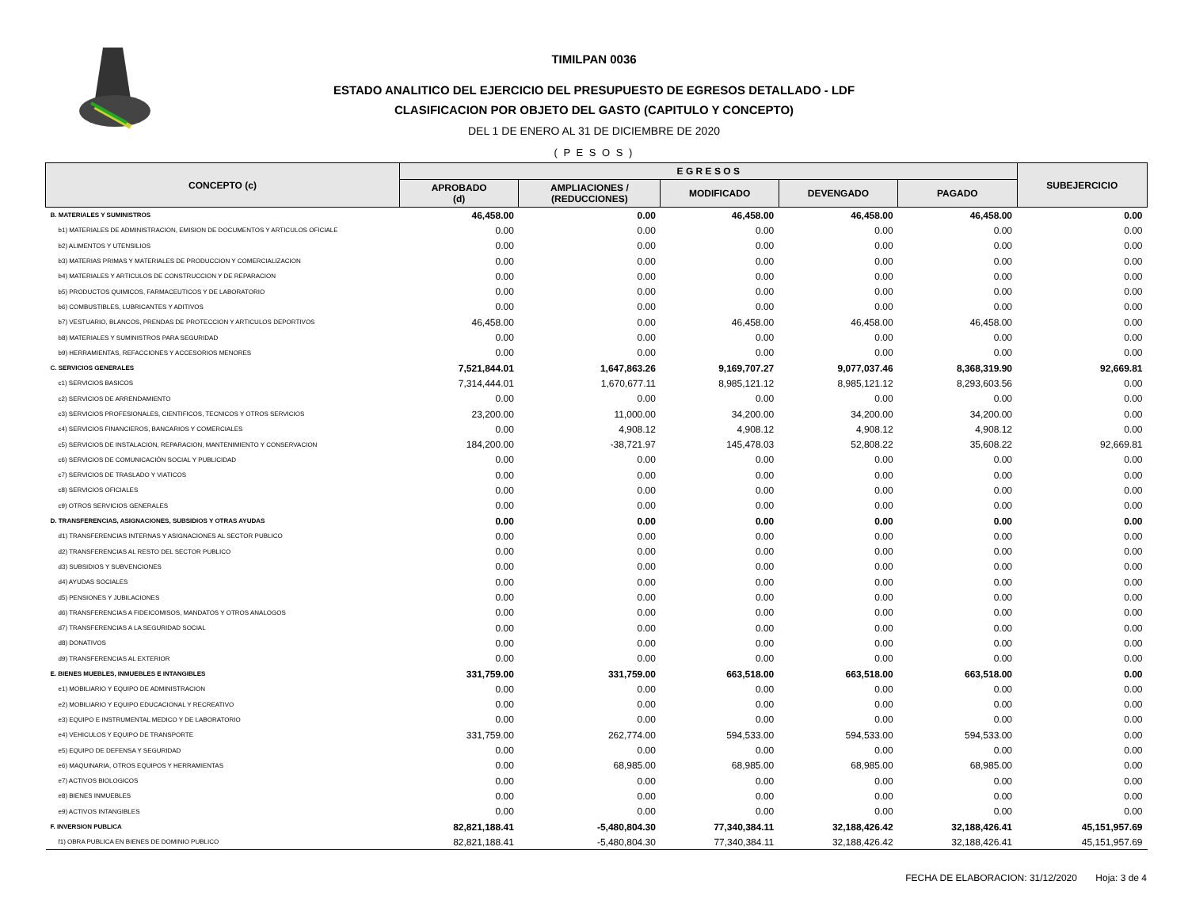TIMILPAN 0036
ESTADO ANALITICO DEL EJERCICIO DEL PRESUPUESTO DE EGRESOS DETALLADO - LDF
CLASIFICACION POR OBJETO DEL GASTO (CAPITULO Y CONCEPTO)
DEL 1 DE ENERO AL 31 DE DICIEMBRE DE 2020
( P E S O S )
| CONCEPTO (c) | E G R E S O S | | | | | SUBEJERCICIO |
| --- | --- | --- | --- | --- | --- | --- |
| | APROBADO (d) | AMPLIACIONES / (REDUCCIONES) | MODIFICADO | DEVENGADO | PAGADO | |
| B. MATERIALES Y SUMINISTROS | 46,458.00 | 0.00 | 46,458.00 | 46,458.00 | 46,458.00 | 0.00 |
| b1) MATERIALES DE ADMINISTRACION, EMISION DE DOCUMENTOS Y ARTICULOS OFICIALE | 0.00 | 0.00 | 0.00 | 0.00 | 0.00 | 0.00 |
| b2) ALIMENTOS Y UTENSILIOS | 0.00 | 0.00 | 0.00 | 0.00 | 0.00 | 0.00 |
| b3) MATERIAS PRIMAS Y MATERIALES DE PRODUCCION Y COMERCIALIZACION | 0.00 | 0.00 | 0.00 | 0.00 | 0.00 | 0.00 |
| b4) MATERIALES Y ARTICULOS DE CONSTRUCCION Y DE REPARACION | 0.00 | 0.00 | 0.00 | 0.00 | 0.00 | 0.00 |
| b5) PRODUCTOS QUIMICOS, FARMACEUTICOS Y DE LABORATORIO | 0.00 | 0.00 | 0.00 | 0.00 | 0.00 | 0.00 |
| b6) COMBUSTIBLES, LUBRICANTES Y ADITIVOS | 0.00 | 0.00 | 0.00 | 0.00 | 0.00 | 0.00 |
| b7) VESTUARIO, BLANCOS, PRENDAS DE PROTECCION Y ARTICULOS DEPORTIVOS | 46,458.00 | 0.00 | 46,458.00 | 46,458.00 | 46,458.00 | 0.00 |
| b8) MATERIALES Y SUMINISTROS PARA SEGURIDAD | 0.00 | 0.00 | 0.00 | 0.00 | 0.00 | 0.00 |
| b9) HERRAMIENTAS, REFACCIONES Y ACCESORIOS MENORES | 0.00 | 0.00 | 0.00 | 0.00 | 0.00 | 0.00 |
| C. SERVICIOS GENERALES | 7,521,844.01 | 1,647,863.26 | 9,169,707.27 | 9,077,037.46 | 8,368,319.90 | 92,669.81 |
| c1) SERVICIOS BASICOS | 7,314,444.01 | 1,670,677.11 | 8,985,121.12 | 8,985,121.12 | 8,293,603.56 | 0.00 |
| c2) SERVICIOS DE ARRENDAMIENTO | 0.00 | 0.00 | 0.00 | 0.00 | 0.00 | 0.00 |
| c3) SERVICIOS PROFESIONALES, CIENTIFICOS, TECNICOS Y OTROS SERVICIOS | 23,200.00 | 11,000.00 | 34,200.00 | 34,200.00 | 34,200.00 | 0.00 |
| c4) SERVICIOS FINANCIEROS, BANCARIOS Y COMERCIALES | 0.00 | 4,908.12 | 4,908.12 | 4,908.12 | 4,908.12 | 0.00 |
| c5) SERVICIOS DE INSTALACION, REPARACION, MANTENIMIENTO Y CONSERVACION | 184,200.00 | -38,721.97 | 145,478.03 | 52,808.22 | 35,608.22 | 92,669.81 |
| c6) SERVICIOS DE COMUNICACIÓN SOCIAL Y PUBLICIDAD | 0.00 | 0.00 | 0.00 | 0.00 | 0.00 | 0.00 |
| c7) SERVICIOS DE TRASLADO Y VIATICOS | 0.00 | 0.00 | 0.00 | 0.00 | 0.00 | 0.00 |
| c8) SERVICIOS OFICIALES | 0.00 | 0.00 | 0.00 | 0.00 | 0.00 | 0.00 |
| c9) OTROS SERVICIOS GENERALES | 0.00 | 0.00 | 0.00 | 0.00 | 0.00 | 0.00 |
| D. TRANSFERENCIAS, ASIGNACIONES, SUBSIDIOS Y OTRAS AYUDAS | 0.00 | 0.00 | 0.00 | 0.00 | 0.00 | 0.00 |
| d1) TRANSFERENCIAS INTERNAS Y ASIGNACIONES AL SECTOR PUBLICO | 0.00 | 0.00 | 0.00 | 0.00 | 0.00 | 0.00 |
| d2) TRANSFERENCIAS AL RESTO DEL SECTOR PUBLICO | 0.00 | 0.00 | 0.00 | 0.00 | 0.00 | 0.00 |
| d3) SUBSIDIOS Y SUBVENCIONES | 0.00 | 0.00 | 0.00 | 0.00 | 0.00 | 0.00 |
| d4) AYUDAS SOCIALES | 0.00 | 0.00 | 0.00 | 0.00 | 0.00 | 0.00 |
| d5) PENSIONES Y JUBILACIONES | 0.00 | 0.00 | 0.00 | 0.00 | 0.00 | 0.00 |
| d6) TRANSFERENCIAS A FIDEICOMISOS, MANDATOS Y OTROS ANALOGOS | 0.00 | 0.00 | 0.00 | 0.00 | 0.00 | 0.00 |
| d7) TRANSFERENCIAS A LA SEGURIDAD SOCIAL | 0.00 | 0.00 | 0.00 | 0.00 | 0.00 | 0.00 |
| d8) DONATIVOS | 0.00 | 0.00 | 0.00 | 0.00 | 0.00 | 0.00 |
| d9) TRANSFERENCIAS AL EXTERIOR | 0.00 | 0.00 | 0.00 | 0.00 | 0.00 | 0.00 |
| E. BIENES MUEBLES, INMUEBLES E INTANGIBLES | 331,759.00 | 331,759.00 | 663,518.00 | 663,518.00 | 663,518.00 | 0.00 |
| e1) MOBILIARIO Y EQUIPO DE ADMINISTRACION | 0.00 | 0.00 | 0.00 | 0.00 | 0.00 | 0.00 |
| e2) MOBILIARIO Y EQUIPO EDUCACIONAL Y RECREATIVO | 0.00 | 0.00 | 0.00 | 0.00 | 0.00 | 0.00 |
| e3) EQUIPO E INSTRUMENTAL MEDICO Y DE LABORATORIO | 0.00 | 0.00 | 0.00 | 0.00 | 0.00 | 0.00 |
| e4) VEHICULOS Y EQUIPO DE TRANSPORTE | 331,759.00 | 262,774.00 | 594,533.00 | 594,533.00 | 594,533.00 | 0.00 |
| e5) EQUIPO DE DEFENSA Y SEGURIDAD | 0.00 | 0.00 | 0.00 | 0.00 | 0.00 | 0.00 |
| e6) MAQUINARIA, OTROS EQUIPOS Y HERRAMIENTAS | 0.00 | 68,985.00 | 68,985.00 | 68,985.00 | 68,985.00 | 0.00 |
| e7) ACTIVOS BIOLOGICOS | 0.00 | 0.00 | 0.00 | 0.00 | 0.00 | 0.00 |
| e8) BIENES INMUEBLES | 0.00 | 0.00 | 0.00 | 0.00 | 0.00 | 0.00 |
| e9) ACTIVOS INTANGIBLES | 0.00 | 0.00 | 0.00 | 0.00 | 0.00 | 0.00 |
| F. INVERSION PUBLICA | 82,821,188.41 | -5,480,804.30 | 77,340,384.11 | 32,188,426.42 | 32,188,426.41 | 45,151,957.69 |
| f1) OBRA PUBLICA EN BIENES DE DOMINIO PUBLICO | 82,821,188.41 | -5,480,804.30 | 77,340,384.11 | 32,188,426.42 | 32,188,426.41 | 45,151,957.69 |
FECHA DE ELABORACION: 31/12/2020 Hoja: 3 de 4